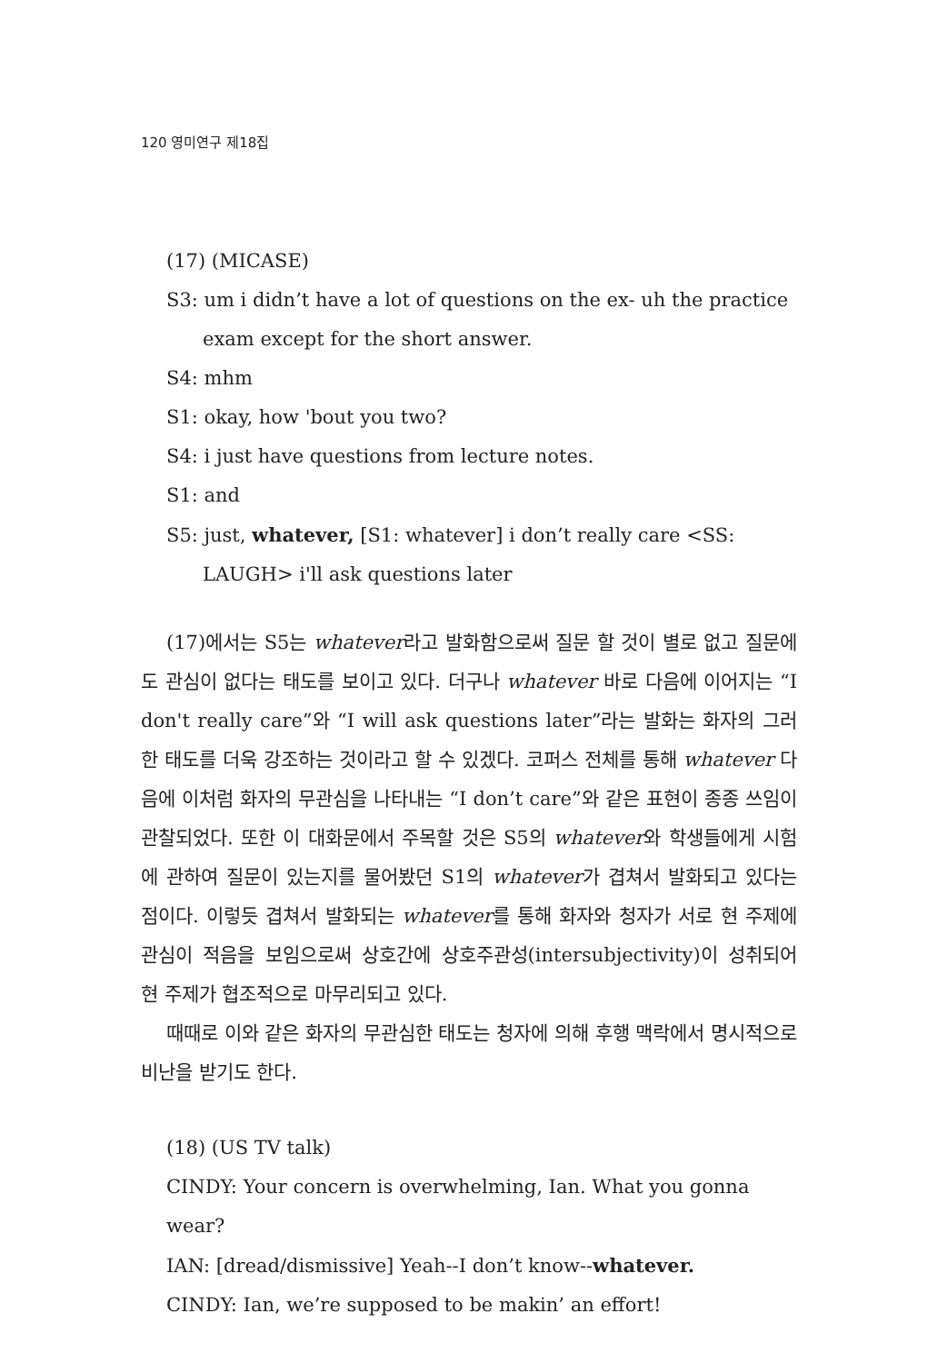120 영미연구 제18집
(17) (MICASE)
S3: um i didn’t have a lot of questions on the ex- uh the practice exam except for the short answer.
S4: mhm
S1: okay, how 'bout you two?
S4: i just have questions from lecture notes.
S1: and
S5: just, whatever, [S1: whatever] i don’t really care <SS: LAUGH> i'll ask questions later
(17)에서는 S5는 whatever라고 발화함으로써 질문 할 것이 별로 없고 질문에도 관심이 없다는 태도를 보이고 있다. 더구나 whatever 바로 다음에 이어지는 “I don't really care”와 “I will ask questions later”라는 발화는 화자의 그러한 태도를 더욱 강조하는 것이라고 할 수 있겠다. 코퍼스 전체를 통해 whatever 다음에 이처럼 화자의 무관심을 나타내는 “I don’t care”와 같은 표현이 종종 쓰임이 관찰되었다. 또한 이 대화문에서 주목할 것은 S5의 whatever와 학생들에게 시험에 관하여 질문이 있는지를 물어봤던 S1의 whatever가 겹쳐서 발화되고 있다는 점이다. 이렇듯 겹쳐서 발화되는 whatever를 통해 화자와 청자가 서로 현 주제에 관심이 적음을 보임으로써 상호간에 상호주관성(intersubjectivity)이 성취되어 현 주제가 협조적으로 마무리되고 있다.
때때로 이와 같은 화자의 무관심한 태도는 청자에 의해 후행 맥락에서 명시적으로 비난을 받기도 한다.
(18) (US TV talk)
CINDY: Your concern is overwhelming, Ian. What you gonna wear?
IAN: [dread/dismissive] Yeah--I don’t know--whatever.
CINDY: Ian, we’re supposed to be makin’ an effort!